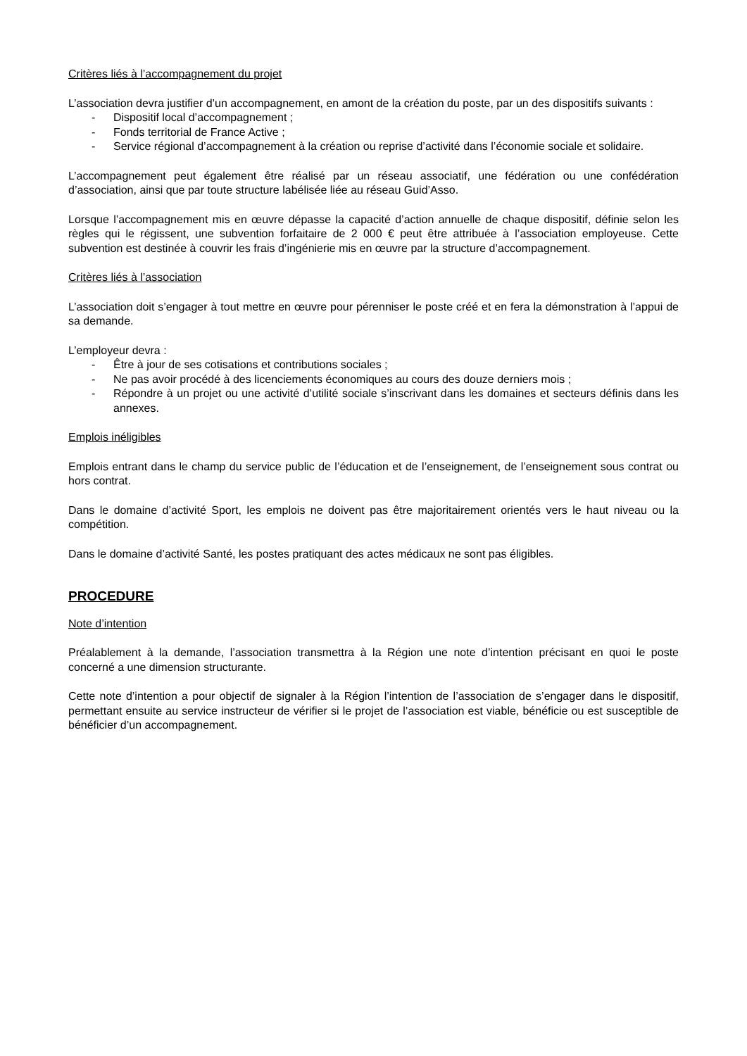Critères liés à l’accompagnement du projet
L’association devra justifier d’un accompagnement, en amont de la création du poste, par un des dispositifs suivants :
- Dispositif local d’accompagnement ;
- Fonds territorial de France Active ;
- Service régional d’accompagnement à la création ou reprise d’activité dans l’économie sociale et solidaire.
L’accompagnement peut également être réalisé par un réseau associatif, une fédération ou une confédération d’association, ainsi que par toute structure labélisée liée au réseau Guid’Asso.
Lorsque l’accompagnement mis en œuvre dépasse la capacité d’action annuelle de chaque dispositif, définie selon les règles qui le régissent, une subvention forfaitaire de 2 000 € peut être attribuée à l’association employeuse. Cette subvention est destinée à couvrir les frais d’ingénierie mis en œuvre par la structure d’accompagnement.
Critères liés à l’association
L’association doit s’engager à tout mettre en œuvre pour pérenniser le poste créé et en fera la démonstration à l’appui de sa demande.
L’employeur devra :
- Être à jour de ses cotisations et contributions sociales ;
- Ne pas avoir procédé à des licenciements économiques au cours des douze derniers mois ;
- Répondre à un projet ou une activité d’utilité sociale s’inscrivant dans les domaines et secteurs définis dans les annexes.
Emplois inéligibles
Emplois entrant dans le champ du service public de l’éducation et de l’enseignement, de l’enseignement sous contrat ou hors contrat.
Dans le domaine d’activité Sport, les emplois ne doivent pas être majoritairement orientés vers le haut niveau ou la compétition.
Dans le domaine d’activité Santé, les postes pratiquant des actes médicaux ne sont pas éligibles.
PROCEDURE
Note d’intention
Préalablement à la demande, l’association transmettra à la Région une note d’intention précisant en quoi le poste concerné a une dimension structurante.
Cette note d’intention a pour objectif de signaler à la Région l’intention de l’association de s’engager dans le dispositif, permettant ensuite au service instructeur de vérifier si le projet de l’association est viable, bénéficie ou est susceptible de bénéficier d’un accompagnement.